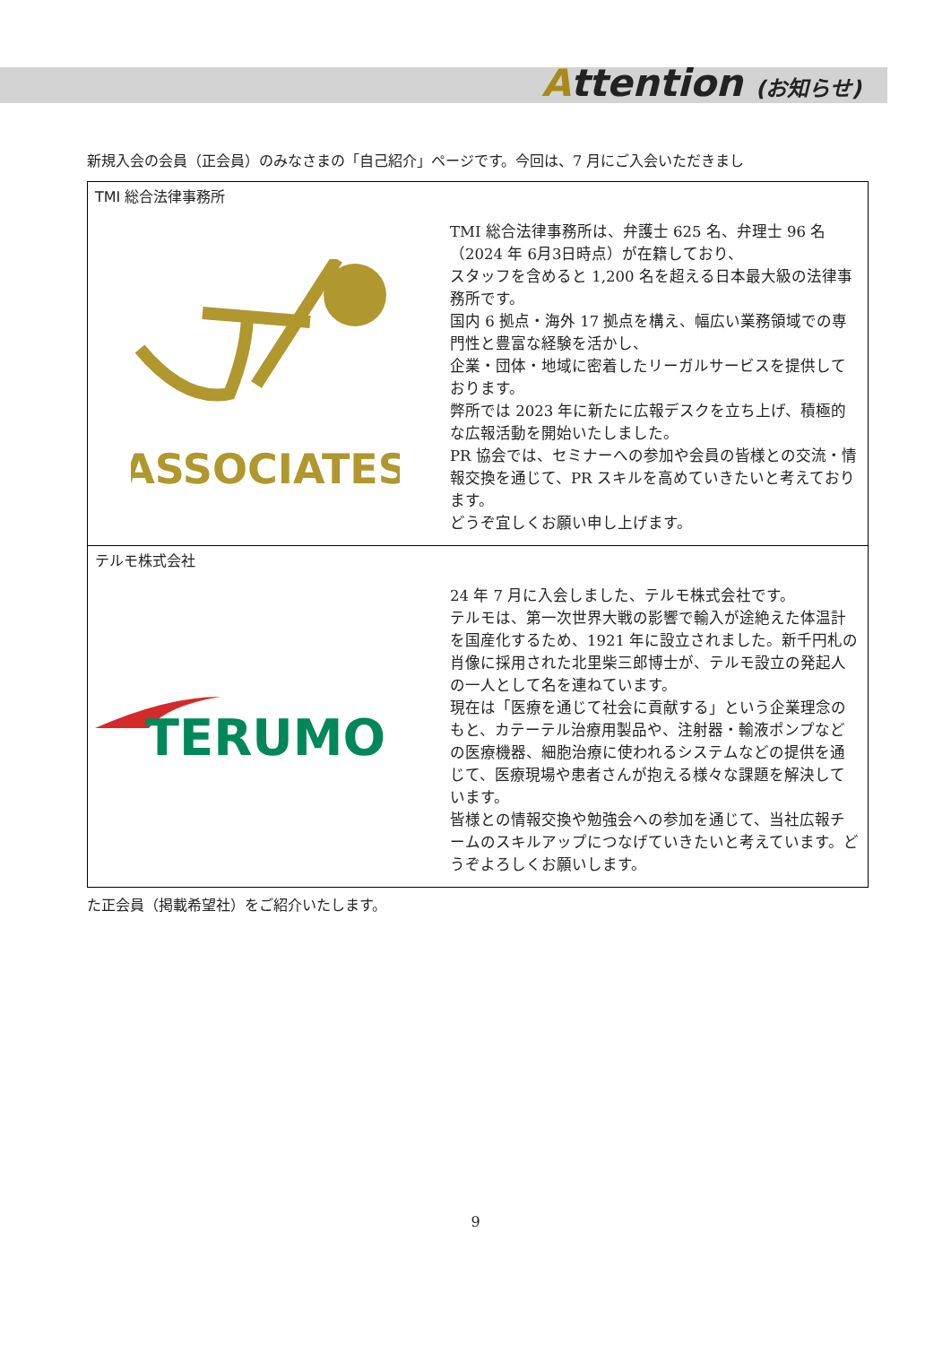Attention (お知らせ)
新規入会の会員（正会員）のみなさまの「自己紹介」ページです。今回は、7 月にご入会いただきまし
| TMI 総合法律事務所 | |
| ASSOCIATES | TMI 総合法律事務所は、弁護士 625 名、弁理士 96 名（2024 年 6月3日時点）が在籍しており、 スタッフを含めると 1,200 名を超える日本最大級の法律事務所です。 国内 6 拠点・海外 17 拠点を構え、幅広い業務領域での専門性と豊富な経験を活かし、 企業・団体・地域に密着したリーガルサービスを提供しております。 弊所では 2023 年に新たに広報デスクを立ち上げ、積極的な広報活動を開始いたしました。 PR 協会では、セミナーへの参加や会員の皆様との交流・情報交換を通じて、PR スキルを高めていきたいと考えております。 どうぞ宜しくお願い申し上げます。 |
| テルモ株式会社 | |
| TERUMO | 24 年 7 月に入会しました、テルモ株式会社です。 テルモは、第一次世界大戦の影響で輸入が途絶えた体温計を国産化するため、1921 年に設立されました。新千円札の肖像に採用された北里柴三郎博士が、テルモ設立の発起人の一人として名を連ねています。 現在は「医療を通じて社会に貢献する」という企業理念のもと、カテーテル治療用製品や、注射器・輸液ポンプなどの医療機器、細胞治療に使われるシステムなどの提供を通じて、医療現場や患者さんが抱える様々な課題を解決しています。 皆様との情報交換や勉強会への参加を通じて、当社広報チームのスキルアップにつなげていきたいと考えています。どうぞよろしくお願いします。 |
た正会員（掲載希望社）をご紹介いたします。
9